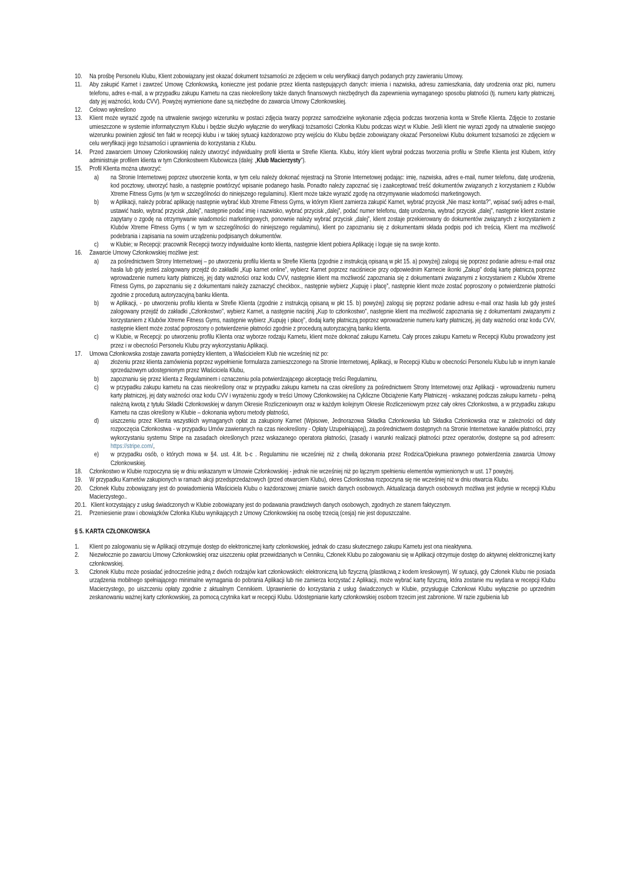10. Na prośbę Personelu Klubu, Klient zobowiązany jest okazać dokument tożsamości ze zdjęciem w celu weryfikacji danych podanych przy zawieraniu Umowy.
11. Aby zakupić Karnet i zawrzeć Umowę Członkowską, konieczne jest podanie przez klienta następujących danych: imienia i nazwiska, adresu zamieszkania, daty urodzenia oraz płci, numeru telefonu, adres e-mail, a w przypadku zakupu Karnetu na czas nieokreślony także danych finansowych niezbędnych dla zapewnienia wymaganego sposobu płatności (tj. numeru karty płatniczej, daty jej ważności, kodu CVV). Powyżej wymienione dane są niezbędne do zawarcia Umowy Członkowskiej.
12. Celowo wykreślono
13. Klient może wyrazić zgodę na utrwalenie swojego wizerunku w postaci zdjęcia twarzy poprzez samodzielne wykonanie zdjęcia podczas tworzenia konta w Strefie Klienta. Zdjęcie to zostanie umieszczone w systemie informatycznym Klubu i będzie służyło wyłącznie do weryfikacji tożsamości Członka Klubu podczas wizyt w Klubie. Jeśli klient nie wyrazi zgody na utrwalenie swojego wizerunku powinien zgłosić ten fakt w recepcji klubu i w takiej sytuacji każdorazowo przy wejściu do Klubu będzie zobowiązany okazać Personelowi Klubu dokument tożsamości ze zdjęciem w celu weryfikacji jego tożsamości i uprawnienia do korzystania z Klubu.
14. Przed zawarciem Umowy Członkowskiej należy utworzyć indywidualny profil klienta w Strefie Klienta. Klubu, który klient wybrał podczas tworzenia profilu w Strefie Klienta jest Klubem, który administruje profilem klienta w tym Członkostwem Klubowicza (dalej: „Klub Macierzysty”).
15. Profil Klienta można utworzyć:
a) na Stronie Internetowej poprzez utworzenie konta, w tym celu należy dokonać rejestracji na Stronie Internetowej podając: imię, nazwiska, adres e-mail, numer telefonu, datę urodzenia, kod pocztowy, utworzyć hasło, a następnie powtórzyć wpisanie podanego hasła. Ponadto należy zapoznać się i zaakceptować treść dokumentów związanych z korzystaniem z Klubów Xtreme Fitness Gyms (w tym w szczególności do niniejszego regulaminu). Klient może także wyrazić zgodę na otrzymywanie wiadomości marketingowych.
b) w Aplikacji, należy pobrać aplikację następnie wybrać klub Xtreme Fitness Gyms, w którym Klient zamierza zakupić Karnet, wybrać przycisk „Nie masz konta?”, wpisać swój adres e-mail, ustawić hasło, wybrać przycisk „dalej”, następnie podać imię i nazwisko, wybrać przycisk „dalej”, podać numer telefonu, datę urodzenia, wybrać przycisk „dalej”, następnie klient zostanie zapytany o zgodę na otrzymywanie wiadomości marketingowych, ponownie należy wybrać przycisk „dalej”, klient zostaje przekierowany do dokumentów związanych z korzystaniem z Klubów Xtreme Fitness Gyms ( w tym w szczególności do niniejszego regulaminu), klient po zapoznaniu się z dokumentami składa podpis pod ich treścią. Klient ma możliwość podebrania i zapisania na sowim urządzeniu podpisanych dokumentów.
c) w Klubie; w Recepcji: pracownik Recepcji tworzy indywidualne konto klienta, następnie klient pobiera Aplikację i loguje się na swoje konto.
16. Zawarcie Umowy Członkowskiej możliwe jest:
a) za pośrednictwem Strony Internetowej – po utworzeniu profilu klienta w Strefie Klienta (zgodnie z instrukcją opisaną w pkt 15. a) powyżej) zaloguj się poprzez podanie adresu e-mail oraz hasła lub gdy jesteś zalogowany przejdź do zakładki „Kup karnet online”, wybierz Karnet poprzez naciśniecie przy odpowiednim Karnecie ikonki „Zakup” dodaj kartę płatniczą poprzez wprowadzenie numeru karty płatniczej, jej daty ważności oraz kodu CVV, następnie klient ma możliwość zapoznania się z dokumentami związanymi z korzystaniem z Klubów Xtreme Fitness Gyms, po zapoznaniu się z dokumentami należy zaznaczyć checkbox., następnie wybierz „Kupuję i płacę”, następnie klient może zostać poproszony o potwierdzenie płatności zgodnie z procedurą autoryzacyjną banku klienta.
b) w Aplikacji, - po utworzeniu profilu klienta w Strefie Klienta (zgodnie z instrukcją opisaną w pkt 15. b) powyżej) zaloguj się poprzez podanie adresu e-mail oraz hasła lub gdy jesteś zalogowany przejdź do zakładki „Członkostwo”, wybierz Karnet, a następnie naciśnij „Kup to członkostwo”, następnie klient ma możliwość zapoznania się z dokumentami związanymi z korzystaniem z Klubów Xtreme Fitness Gyms, następnie wybierz „Kupuję i płacę”, dodaj kartę płatniczą poprzez wprowadzenie numeru karty płatniczej, jej daty ważności oraz kodu CVV, następnie klient może zostać poproszony o potwierdzenie płatności zgodnie z procedurą autoryzacyjną banku klienta.
c) w Klubie, w Recepcji: po utworzeniu profilu Klienta oraz wyborze rodzaju Karnetu, klient może dokonać zakupu Karnetu. Cały proces zakupu Karnetu w Recepcji Klubu prowadzony jest przez i w obecności Personelu Klubu przy wykorzystaniu Aplikacji.
17. Umowa Członkowska zostaje zawarta pomiędzy klientem, a Właścicielem Klub nie wcześniej niż po:
a) złożeniu przez klienta zamówienia poprzez wypełnienie formularza zamieszczonego na Stronie Internetowej, Aplikacji, w Recepcji Klubu w obecności Personelu Klubu lub w innym kanale sprzedażowym udostępnionym przez Właściciela Klubu,
b) zapoznaniu się przez klienta z Regulaminem i oznaczeniu pola potwierdzającego akceptację treści Regulaminu,
c) w przypadku zakupu karnetu na czas nieokreślony oraz w przypadku zakupu karnetu na czas określony za pośrednictwem Strony Internetowej oraz Aplikacji - wprowadzeniu numeru karty płatniczej, jej daty ważności oraz kodu CVV i wyrażeniu zgody w treści Umowy Członkowskiej na Cykliczne Obciążenie Karty Płatniczej - wskazanej podczas zakupu karnetu - pełną należną kwotą z tytułu Składki Członkowskiej w danym Okresie Rozliczeniowym oraz w każdym kolejnym Okresie Rozliczeniowym przez cały okres Członkostwa, a w przypadku zakupu Karnetu na czas określony w Klubie – dokonania wyboru metody płatności,
d) uiszczeniu przez Klienta wszystkich wymaganych opłat za zakupiony Karnet (Wpisowe, Jednorazowa Składka Członkowska lub Składka Członkowska oraz w zależności od daty rozpoczęcia Członkostwa - w przypadku Umów zawieranych na czas nieokreślony - Opłaty Uzupełniającej), za pośrednictwem dostępnych na Stronie Internetowe kanałów płatności, przy wykorzystaniu systemu Stripe na zasadach określonych przez wskazanego operatora płatności, (zasady i warunki realizacji płatności przez operatorów, dostępne są pod adresem: https://stripe.com/,
e) w przypadku osób, o których mowa w §4. ust. 4.lit. b-c . Regulaminu nie wcześniej niż z chwilą dokonania przez Rodzica/Opiekuna prawnego potwierdzenia zawarcia Umowy Członkowskiej.
18. Członkostwo w Klubie rozpoczyna się w dniu wskazanym w Umowie Członkowskiej - jednak nie wcześniej niż po łącznym spełnieniu elementów wymienionych w ust. 17 powyżej.
19. W przypadku Karnetów zakupionych w ramach akcji przedsprzedażowych (przed otwarciem Klubu), okres Członkostwa rozpoczyna się nie wcześniej niż w dniu otwarcia Klubu.
20. Członek Klubu zobowiązany jest do powiadomienia Właściciela Klubu o każdorazowej zmianie swoich danych osobowych. Aktualizacja danych osobowych możliwa jest jedynie w recepcji Klubu Macierzystego..
20.1. Klient korzystający z usług świadczonych w Klubie zobowiązany jest do podawania prawdziwych danych osobowych, zgodnych ze stanem faktycznym.
21. Przeniesienie praw i obowiązków Członka Klubu wynikających z Umowy Członkowskiej na osobę trzecią (cesja) nie jest dopuszczalne.
§ 5. KARTA CZŁONKOWSKA
1. Klient po zalogowaniu się w Aplikacji otrzymuje dostęp do elektronicznej karty członkowskiej, jednak do czasu skutecznego zakupu Karnetu jest ona nieaktywna.
2. Niezwłocznie po zawarciu Umowy Członkowskiej oraz uiszczeniu opłat przewidzianych w Cenniku, Członek Klubu po zalogowaniu się w Aplikacji otrzymuje dostęp do aktywnej elektronicznej karty członkowskiej.
3. Członek Klubu może posiadać jednocześnie jedną z dwóch rodzajów kart członkowskich: elektroniczną lub fizyczną (plastikową z kodem kreskowym). W sytuacji, gdy Członek Klubu nie posiada urządzenia mobilnego spełniającego minimalne wymagania do pobrania Aplikacji lub nie zamierza korzystać z Aplikacji, może wybrać kartę fizyczną, która zostanie mu wydana w recepcji Klubu Macierzystego, po uiszczeniu opłaty zgodnie z aktualnym Cennikiem. Uprawnienie do korzystania z usług świadczonych w Klubie, przysługuje Członkowi Klubu wyłącznie po uprzednim zeskanowaniu ważnej karty członkowskiej, za pomocą czytnika kart w recepcji Klubu. Udostępnianie karty członkowskiej osobom trzecim jest zabronione. W razie zgubienia lub